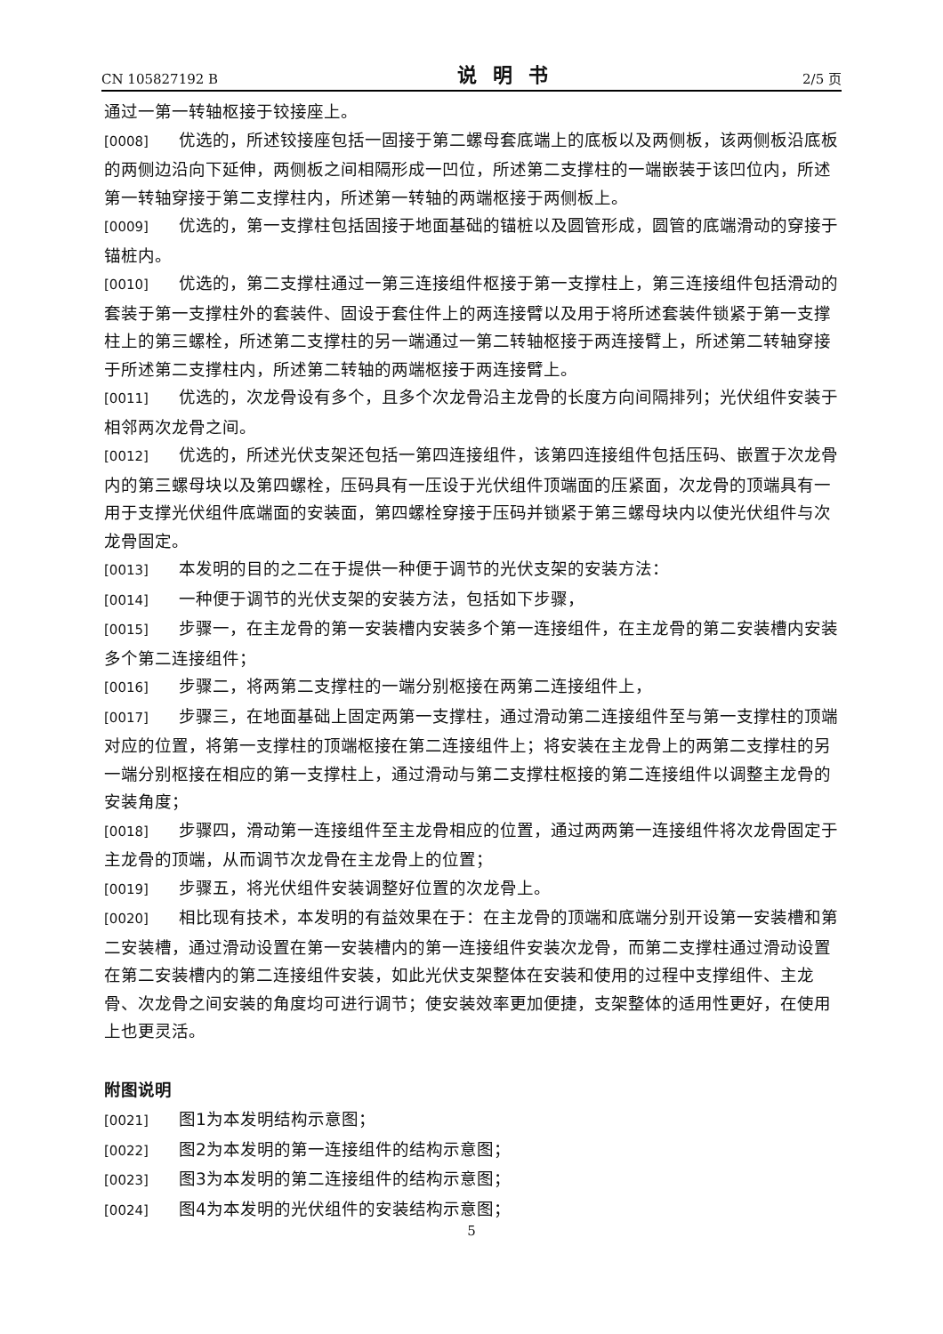CN 105827192 B 说明书 2/5 页
通过一第一转轴枢接于铰接座上。
[0008] 优选的，所述铰接座包括一固接于第二螺母套底端上的底板以及两侧板，该两侧板沿底板的两侧边沿向下延伸，两侧板之间相隔形成一凹位，所述第二支撑柱的一端嵌装于该凹位内，所述第一转轴穿接于第二支撑柱内，所述第一转轴的两端枢接于两侧板上。
[0009] 优选的，第一支撑柱包括固接于地面基础的锚桩以及圆管形成，圆管的底端滑动的穿接于锚桩内。
[0010] 优选的，第二支撑柱通过一第三连接组件枢接于第一支撑柱上，第三连接组件包括滑动的套装于第一支撑柱外的套装件、固设于套住件上的两连接臂以及用于将所述套装件锁紧于第一支撑柱上的第三螺栓，所述第二支撑柱的另一端通过一第二转轴枢接于两连接臂上，所述第二转轴穿接于所述第二支撑柱内，所述第二转轴的两端枢接于两连接臂上。
[0011] 优选的，次龙骨设有多个，且多个次龙骨沿主龙骨的长度方向间隔排列；光伏组件安装于相邻两次龙骨之间。
[0012] 优选的，所述光伏支架还包括一第四连接组件，该第四连接组件包括压码、嵌置于次龙骨内的第三螺母块以及第四螺栓，压码具有一压设于光伏组件顶端面的压紧面，次龙骨的顶端具有一用于支撑光伏组件底端面的安装面，第四螺栓穿接于压码并锁紧于第三螺母块内以使光伏组件与次龙骨固定。
[0013] 本发明的目的之二在于提供一种便于调节的光伏支架的安装方法：
[0014] 一种便于调节的光伏支架的安装方法，包括如下步骤，
[0015] 步骤一，在主龙骨的第一安装槽内安装多个第一连接组件，在主龙骨的第二安装槽内安装多个第二连接组件；
[0016] 步骤二，将两第二支撑柱的一端分别枢接在两第二连接组件上，
[0017] 步骤三，在地面基础上固定两第一支撑柱，通过滑动第二连接组件至与第一支撑柱的顶端对应的位置，将第一支撑柱的顶端枢接在第二连接组件上；将安装在主龙骨上的两第二支撑柱的另一端分别枢接在相应的第一支撑柱上，通过滑动与第二支撑柱枢接的第二连接组件以调整主龙骨的安装角度；
[0018] 步骤四，滑动第一连接组件至主龙骨相应的位置，通过两两第一连接组件将次龙骨固定于主龙骨的顶端，从而调节次龙骨在主龙骨上的位置；
[0019] 步骤五，将光伏组件安装调整好位置的次龙骨上。
[0020] 相比现有技术，本发明的有益效果在于：在主龙骨的顶端和底端分别开设第一安装槽和第二安装槽，通过滑动设置在第一安装槽内的第一连接组件安装次龙骨，而第二支撑柱通过滑动设置在第二安装槽内的第二连接组件安装，如此光伏支架整体在安装和使用的过程中支撑组件、主龙骨、次龙骨之间安装的角度均可进行调节；使安装效率更加便捷，支架整体的适用性更好，在使用上也更灵活。
附图说明
[0021] 图1为本发明结构示意图；
[0022] 图2为本发明的第一连接组件的结构示意图；
[0023] 图3为本发明的第二连接组件的结构示意图；
[0024] 图4为本发明的光伏组件的安装结构示意图；
5